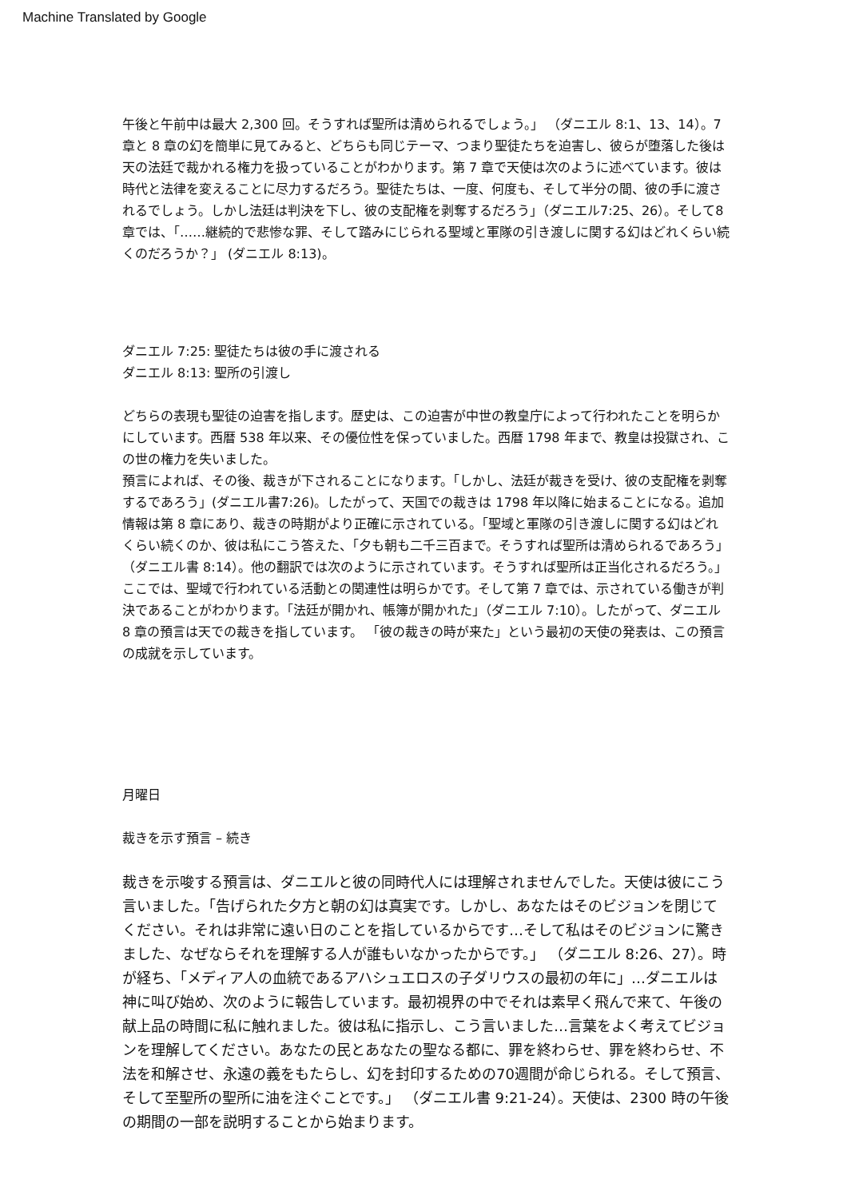Machine Translated by Google
午後と午前中は最大 2,300 回。そうすれば聖所は清められるでしょう。」 （ダニエル 8:1、13、14）。7 章と 8 章の幻を簡単に見てみると、どちらも同じテーマ、つまり聖徒たちを迫害し、彼らが堕落した後は天の法廷で裁かれる権力を扱っていることがわかります。第 7 章で天使は次のように述べています。彼は時代と法律を変えることに尽力するだろう。聖徒たちは、一度、何度も、そして半分の間、彼の手に渡されるでしょう。しかし法廷は判決を下し、彼の支配権を剥奪するだろう」（ダニエル7:25、26）。そして8章では、「……継続的で悲惨な罪、そして踏みにじられる聖域と軍隊の引き渡しに関する幻はどれくらい続くのだろうか？」 (ダニエル 8:13)。
ダニエル 7:25: 聖徒たちは彼の手に渡される
ダニエル 8:13: 聖所の引渡し
どちらの表現も聖徒の迫害を指します。歴史は、この迫害が中世の教皇庁によって行われたことを明らかにしています。西暦 538 年以来、その優位性を保っていました。西暦 1798 年まで、教皇は投獄され、この世の権力を失いました。
預言によれば、その後、裁きが下されることになります。「しかし、法廷が裁きを受け、彼の支配権を剥奪するであろう」(ダニエル書7:26)。したがって、天国での裁きは 1798 年以降に始まることになる。追加情報は第 8 章にあり、裁きの時期がより正確に示されている。「聖域と軍隊の引き渡しに関する幻はどれくらい続くのか、彼は私にこう答えた、「夕も朝も二千三百まで。そうすれば聖所は清められるであろう」（ダニエル書 8:14）。他の翻訳では次のように示されています。そうすれば聖所は正当化されるだろう。」ここでは、聖域で行われている活動との関連性は明らかです。そして第 7 章では、示されている働きが判決であることがわかります。「法廷が開かれ、帳簿が開かれた」（ダニエル 7:10）。したがって、ダニエル 8 章の預言は天での裁きを指しています。 「彼の裁きの時が来た」という最初の天使の発表は、この預言の成就を示しています。
月曜日
裁きを示す預言 – 続き
裁きを示唆する預言は、ダニエルと彼の同時代人には理解されませんでした。天使は彼にこう言いました。「告げられた夕方と朝の幻は真実です。しかし、あなたはそのビジョンを閉じてください。それは非常に遠い日のことを指しているからです…そして私はそのビジョンに驚きました、なぜならそれを理解する人が誰もいなかったからです。」 （ダニエル 8:26、27）。時が経ち、「メディア人の血統であるアハシュエロスの子ダリウスの最初の年に」…ダニエルは神に叫び始め、次のように報告しています。最初視界の中でそれは素早く飛んで来て、午後の献上品の時間に私に触れました。彼は私に指示し、こう言いました…言葉をよく考えてビジョンを理解してください。あなたの民とあなたの聖なる都に、罪を終わらせ、罪を終わらせ、不法を和解させ、永遠の義をもたらし、幻を封印するための70週間が命じられる。そして預言、そして至聖所の聖所に油を注ぐことです。」 （ダニエル書 9:21-24）。天使は、2300 時の午後の期間の一部を説明することから始まります。